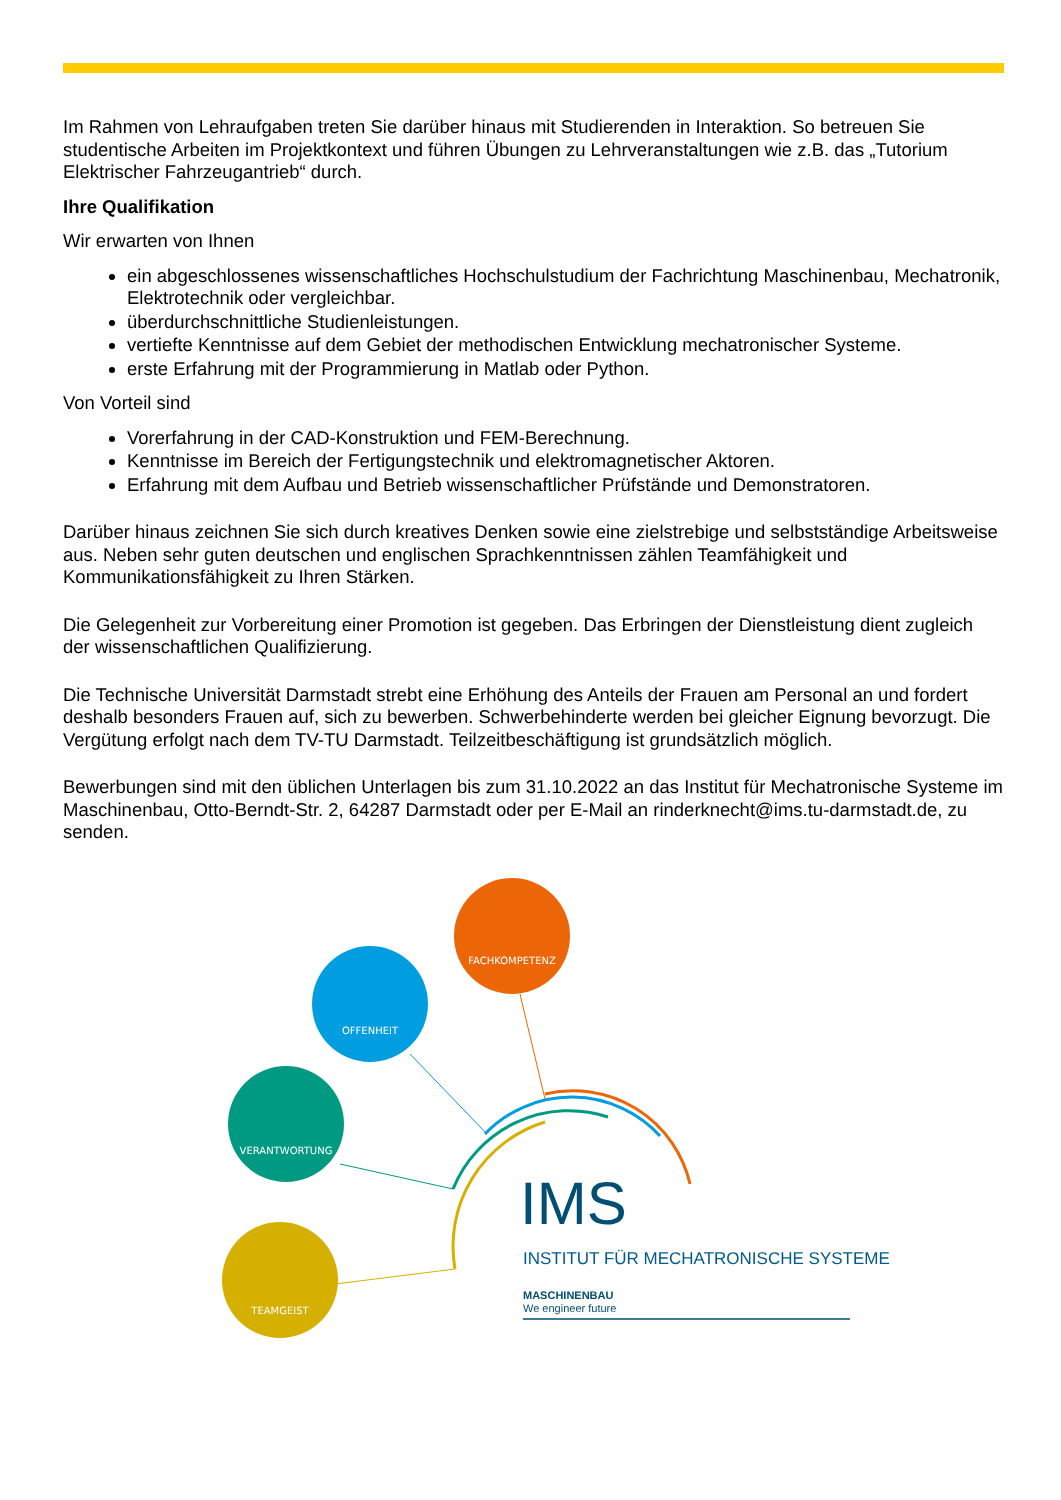Im Rahmen von Lehraufgaben treten Sie darüber hinaus mit Studierenden in Interaktion. So betreuen Sie studentische Arbeiten im Projektkontext und führen Übungen zu Lehrveranstaltungen wie z.B. das „Tutorium Elektrischer Fahrzeugantrieb“ durch.
Ihre Qualifikation
Wir erwarten von Ihnen
ein abgeschlossenes wissenschaftliches Hochschulstudium der Fachrichtung Maschinenbau, Mechatronik, Elektrotechnik oder vergleichbar.
überdurchschnittliche Studienleistungen.
vertiefte Kenntnisse auf dem Gebiet der methodischen Entwicklung mechatronischer Systeme.
erste Erfahrung mit der Programmierung in Matlab oder Python.
Von Vorteil sind
Vorerfahrung in der CAD-Konstruktion und FEM-Berechnung.
Kenntnisse im Bereich der Fertigungstechnik und elektromagnetischer Aktoren.
Erfahrung mit dem Aufbau und Betrieb wissenschaftlicher Prüfstände und Demonstratoren.
Darüber hinaus zeichnen Sie sich durch kreatives Denken sowie eine zielstrebige und selbstständige Arbeitsweise aus. Neben sehr guten deutschen und englischen Sprachkenntnissen zählen Teamfähigkeit und Kommunikationsfähigkeit zu Ihren Stärken.
Die Gelegenheit zur Vorbereitung einer Promotion ist gegeben. Das Erbringen der Dienstleistung dient zugleich der wissenschaftlichen Qualifizierung.
Die Technische Universität Darmstadt strebt eine Erhöhung des Anteils der Frauen am Personal an und fordert deshalb besonders Frauen auf, sich zu bewerben. Schwerbehinderte werden bei gleicher Eignung bevorzugt. Die Vergütung erfolgt nach dem TV-TU Darmstadt. Teilzeitbeschäftigung ist grundsätzlich möglich.
Bewerbungen sind mit den üblichen Unterlagen bis zum 31.10.2022 an das Institut für Mechatronische Systeme im Maschinenbau, Otto-Berndt-Str. 2, 64287 Darmstadt oder per E-Mail an rinderknecht@ims.tu-darmstadt.de, zu senden.
FACHKOMPETENZ
OFFENHEIT
VERANTWORTUNG
TEAMGEIST
IMS
INSTITUT FÜR MECHATRONISCHE SYSTEME
MASCHINENBAU
We engineer future